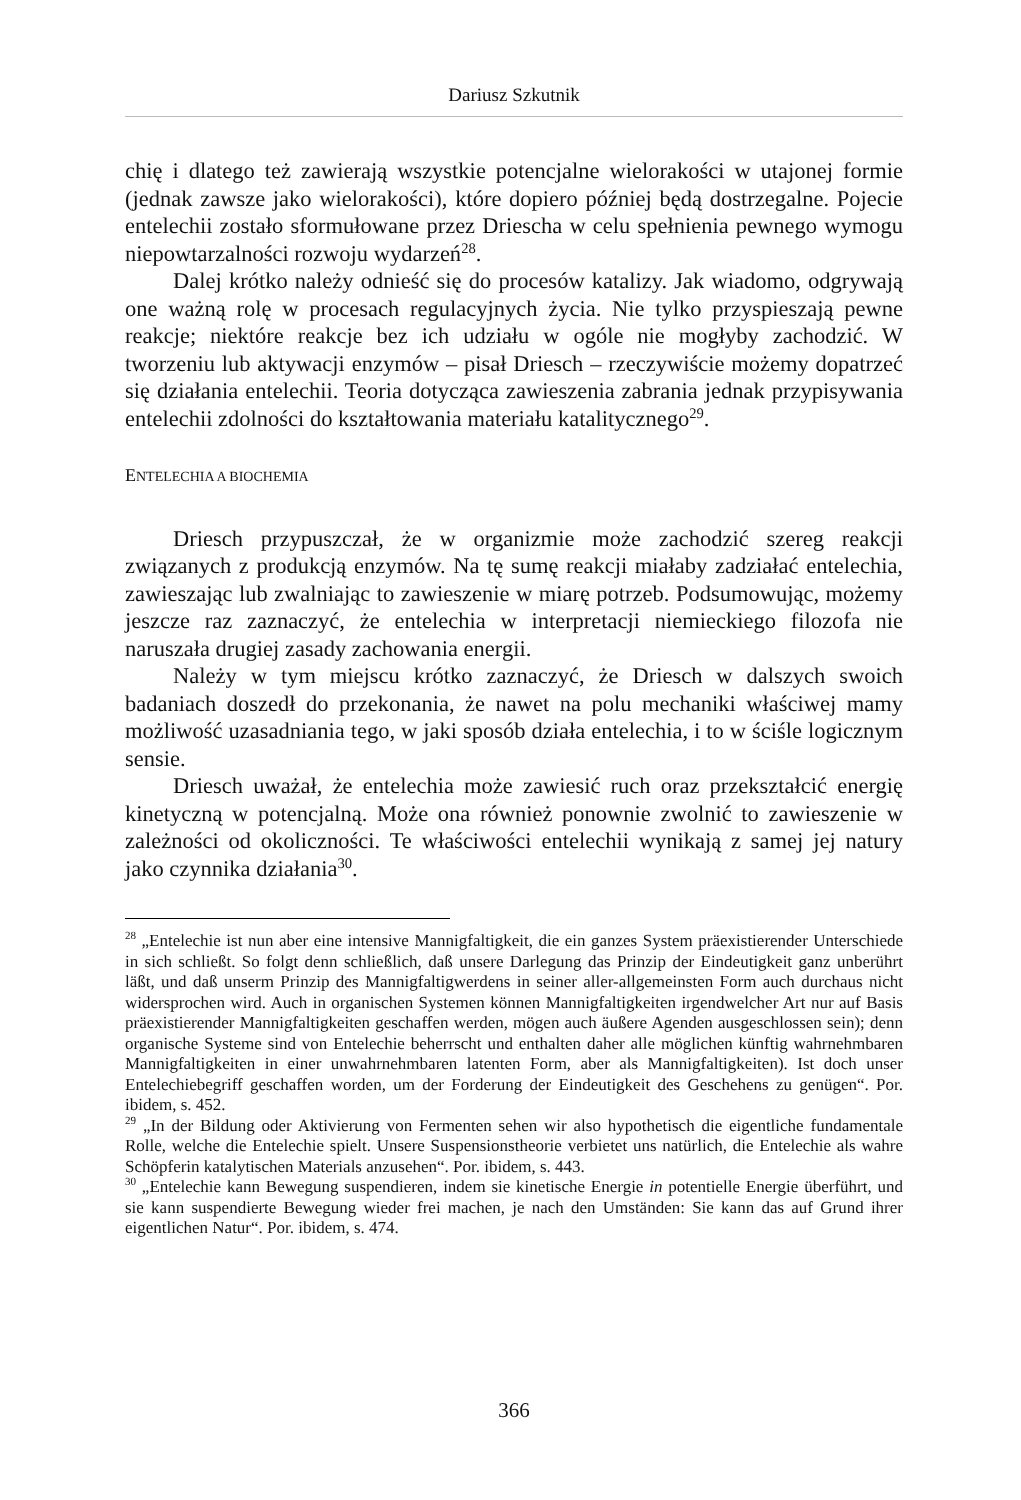Dariusz Szkutnik
chię i dlatego też zawierają wszystkie potencjalne wielorakości w utajonej formie (jednak zawsze jako wielorakości), które dopiero później będą dostrzegalne. Pojecie entelechii zostało sformułowane przez Driescha w celu spełnienia pewnego wymogu niepowtarzalności rozwoju wydarzeń<sup>28</sup>.
Dalej krótko należy odnieść się do procesów katalizy. Jak wiadomo, odgrywają one ważną rolę w procesach regulacyjnych życia. Nie tylko przyspieszają pewne reakcje; niektóre reakcje bez ich udziału w ogóle nie mogłyby zachodzić. W tworzeniu lub aktywacji enzymów – pisał Driesch – rzeczywiście możemy dopatrzeć się działania entelechii. Teoria dotycząca zawieszenia zabrania jednak przypisywania entelechii zdolności do kształtowania materiału katalitycznego<sup>29</sup>.
ENTELECHIA A BIOCHEMIA
Driesch przypuszczał, że w organizmie może zachodzić szereg reakcji związanych z produkcją enzymów. Na tę sumę reakcji miałaby zadziałać entelechia, zawieszając lub zwalniając to zawieszenie w miarę potrzeb. Podsumowując, możemy jeszcze raz zaznaczyć, że entelechia w interpretacji niemieckiego filozofa nie naruszała drugiej zasady zachowania energii.
Należy w tym miejscu krótko zaznaczyć, że Driesch w dalszych swoich badaniach doszedł do przekonania, że nawet na polu mechaniki właściwej mamy możliwość uzasadniania tego, w jaki sposób działa entelechia, i to w ściśle logicznym sensie.
Driesch uważał, że entelechia może zawiesić ruch oraz przekształcić energię kinetyczną w potencjalną. Może ona również ponownie zwolnić to zawieszenie w zależności od okoliczności. Te właściwości entelechii wynikają z samej jej natury jako czynnika działania<sup>30</sup>.
<sup>28</sup> „Entelechie ist nun aber eine intensive Mannigfaltigkeit, die ein ganzes System präexistierender Unterschiede in sich schließt. So folgt denn schließlich, daß unsere Darlegung das Prinzip der Eindeutigkeit ganz unberührt läßt, und daß unserm Prinzip des Mannigfaltigwerdens in seiner aller-allgemeinsten Form auch durchaus nicht widersprochen wird. Auch in organischen Systemen können Mannigfaltigkeiten irgendwelcher Art nur auf Basis präexistierender Mannigfaltigkeiten geschaffen werden, mögen auch äußere Agenden ausgeschlossen sein); denn organische Systeme sind von Entelechie beherrscht und enthalten daher alle möglichen künftig wahrnehmbaren Mannigfaltigkeiten in einer unwahrnehmbaren latenten Form, aber als Mannigfaltigkeiten). Ist doch unser Entelechiebegriff geschaffen worden, um der Forderung der Eindeutigkeit des Geschehens zu genügen“. Por. ibidem, s. 452.
<sup>29</sup> „In der Bildung oder Aktivierung von Fermenten sehen wir also hypothetisch die eigentliche fundamentale Rolle, welche die Entelechie spielt. Unsere Suspensionstheorie verbietet uns natürlich, die Entelechie als wahre Schöpferin katalytischen Materials anzusehen“. Por. ibidem, s. 443.
<sup>30</sup> „Entelechie kann Bewegung suspendieren, indem sie kinetische Energie in potentielle Energie überführt, und sie kann suspendierte Bewegung wieder frei machen, je nach den Umständen: Sie kann das auf Grund ihrer eigentlichen Natur“. Por. ibidem, s. 474.
366